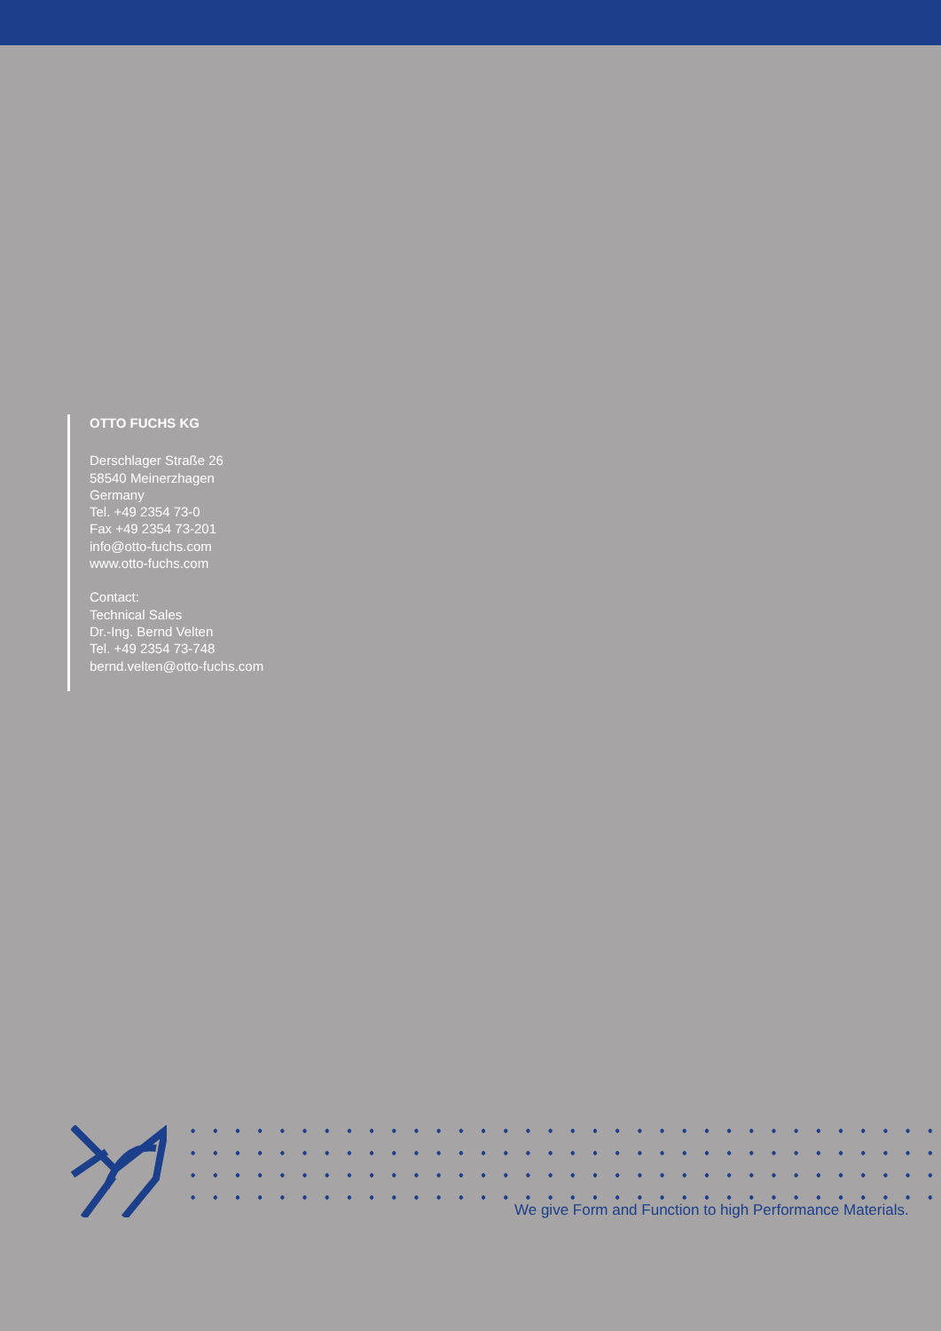OTTO FUCHS KG
Derschlager Straße 26
58540 Meinerzhagen
Germany
Tel. +49 2354 73-0
Fax +49 2354 73-201
info@otto-fuchs.com
www.otto-fuchs.com
Contact:
Technical Sales
Dr.-Ing. Bernd Velten
Tel. +49 2354 73-748
bernd.velten@otto-fuchs.com
We give Form and Function to high Performance Materials.